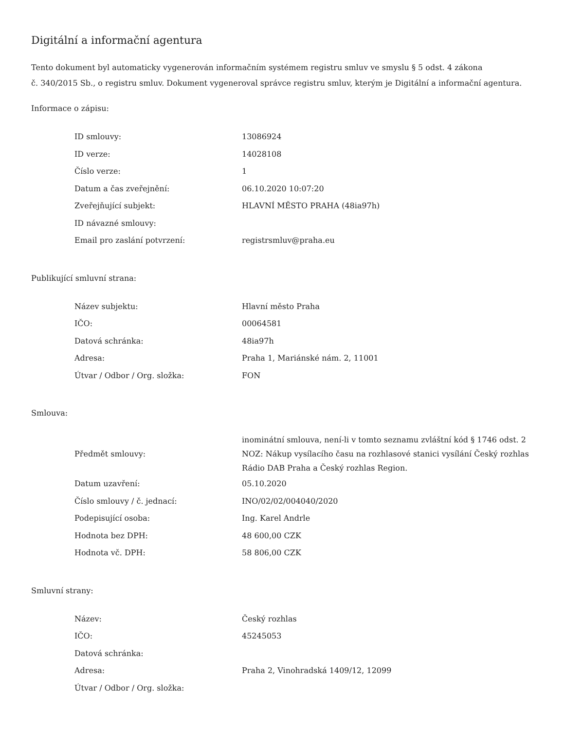Digitální a informační agentura
Tento dokument byl automaticky vygenerován informačním systémem registru smluv ve smyslu § 5 odst. 4 zákona
č. 340/2015 Sb., o registru smluv. Dokument vygeneroval správce registru smluv, kterým je Digitální a informační agentura.
Informace o zápisu:
| ID smlouvy: | 13086924 |
| ID verze: | 14028108 |
| Číslo verze: | 1 |
| Datum a čas zveřejnění: | 06.10.2020 10:07:20 |
| Zveřejňující subjekt: | HLAVNÍ MĚSTO PRAHA (48ia97h) |
| ID návazné smlouvy: | |
| Email pro zaslání potvrzení: | registrsmluv@praha.eu |
Publikující smluvní strana:
| Název subjektu: | Hlavní město Praha |
| IČO: | 00064581 |
| Datová schránka: | 48ia97h |
| Adresa: | Praha 1, Mariánské nám. 2, 11001 |
| Útvar / Odbor / Org. složka: | FON |
Smlouva:
| Předmět smlouvy: | inominátní smlouva, není-li v tomto seznamu zvláštní kód § 1746 odst. 2 NOZ: Nákup vysílacího času na rozhlasové stanici vysílání Český rozhlas Rádio DAB Praha a Český rozhlas Region. |
| Datum uzavření: | 05.10.2020 |
| Číslo smlouvy / č. jednací: | INO/02/02/004040/2020 |
| Podepisující osoba: | Ing. Karel Andrle |
| Hodnota bez DPH: | 48 600,00 CZK |
| Hodnota vč. DPH: | 58 806,00 CZK |
Smluvní strany:
| Název: | Český rozhlas |
| IČO: | 45245053 |
| Datová schránka: | |
| Adresa: | Praha 2, Vinohradská 1409/12, 12099 |
| Útvar / Odbor / Org. složka: | |